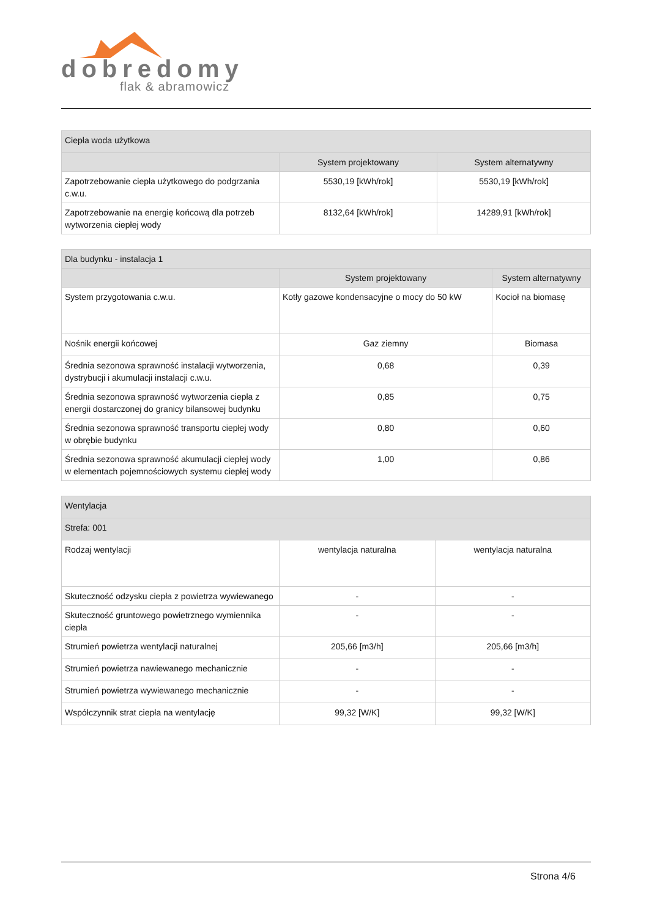dobredomy
flak & abramowicz
| Ciepła woda użytkowa | | |
| | System projektowany | System alternatywny |
| Zapotrzebowanie ciepła użytkowego do podgrzania c.w.u. | 5530,19 [kWh/rok] | 5530,19 [kWh/rok] |
| Zapotrzebowanie na energię końcową dla potrzeb wytworzenia ciepłej wody | 8132,64 [kWh/rok] | 14289,91 [kWh/rok] |
| Dla budynku - instalacja 1 | | |
| | System projektowany | System alternatywny |
| System przygotowania c.w.u. | Kotły gazowe kondensacyjne o mocy do 50 kW | Kocioł na biomasę |
| Nośnik energii końcowej | Gaz ziemny | Biomasa |
| Średnia sezonowa sprawność instalacji wytworzenia, dystrybucji i akumulacji instalacji c.w.u. | 0,68 | 0,39 |
| Średnia sezonowa sprawność wytworzenia ciepła z energii dostarczonej do granicy bilansowej budynku | 0,85 | 0,75 |
| Średnia sezonowa sprawność transportu ciepłej wody w obrębie budynku | 0,80 | 0,60 |
| Średnia sezonowa sprawność akumulacji ciepłej wody w elementach pojemnościowych systemu ciepłej wody | 1,00 | 0,86 |
| Wentylacja | | |
| Strefa: 001 | | |
| Rodzaj wentylacji | wentylacja naturalna | wentylacja naturalna |
| Skuteczność odzysku ciepła z powietrza wywiewanego | - | - |
| Skuteczność gruntowego powietrznego wymiennika ciepła | - | - |
| Strumień powietrza wentylacji naturalnej | 205,66 [m3/h] | 205,66 [m3/h] |
| Strumień powietrza nawiewanego mechanicznie | - | - |
| Strumień powietrza wywiewanego mechanicznie | - | - |
| Współczynnik strat ciepła na wentylację | 99,32 [W/K] | 99,32 [W/K] |
Strona 4/6